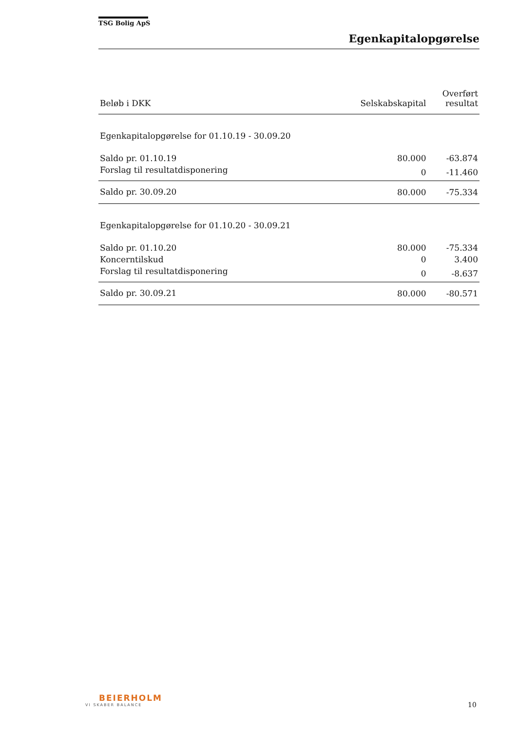TSG Bolig ApS
Egenkapitalopgørelse
| Beløb i DKK | Selskabskapital | Overført resultat |
| --- | --- | --- |
| Egenkapitalopgørelse for 01.10.19 - 30.09.20 | | |
| Saldo pr. 01.10.19 | 80.000 | -63.874 |
| Forslag til resultatdisponering | 0 | -11.460 |
| Saldo pr. 30.09.20 | 80.000 | -75.334 |
| Egenkapitalopgørelse for 01.10.20 - 30.09.21 | | |
| Saldo pr. 01.10.20 | 80.000 | -75.334 |
| Koncerntilskud | 0 | 3.400 |
| Forslag til resultatdisponering | 0 | -8.637 |
| Saldo pr. 30.09.21 | 80.000 | -80.571 |
BEIERHOLM
VI SKABER BALANCE
10